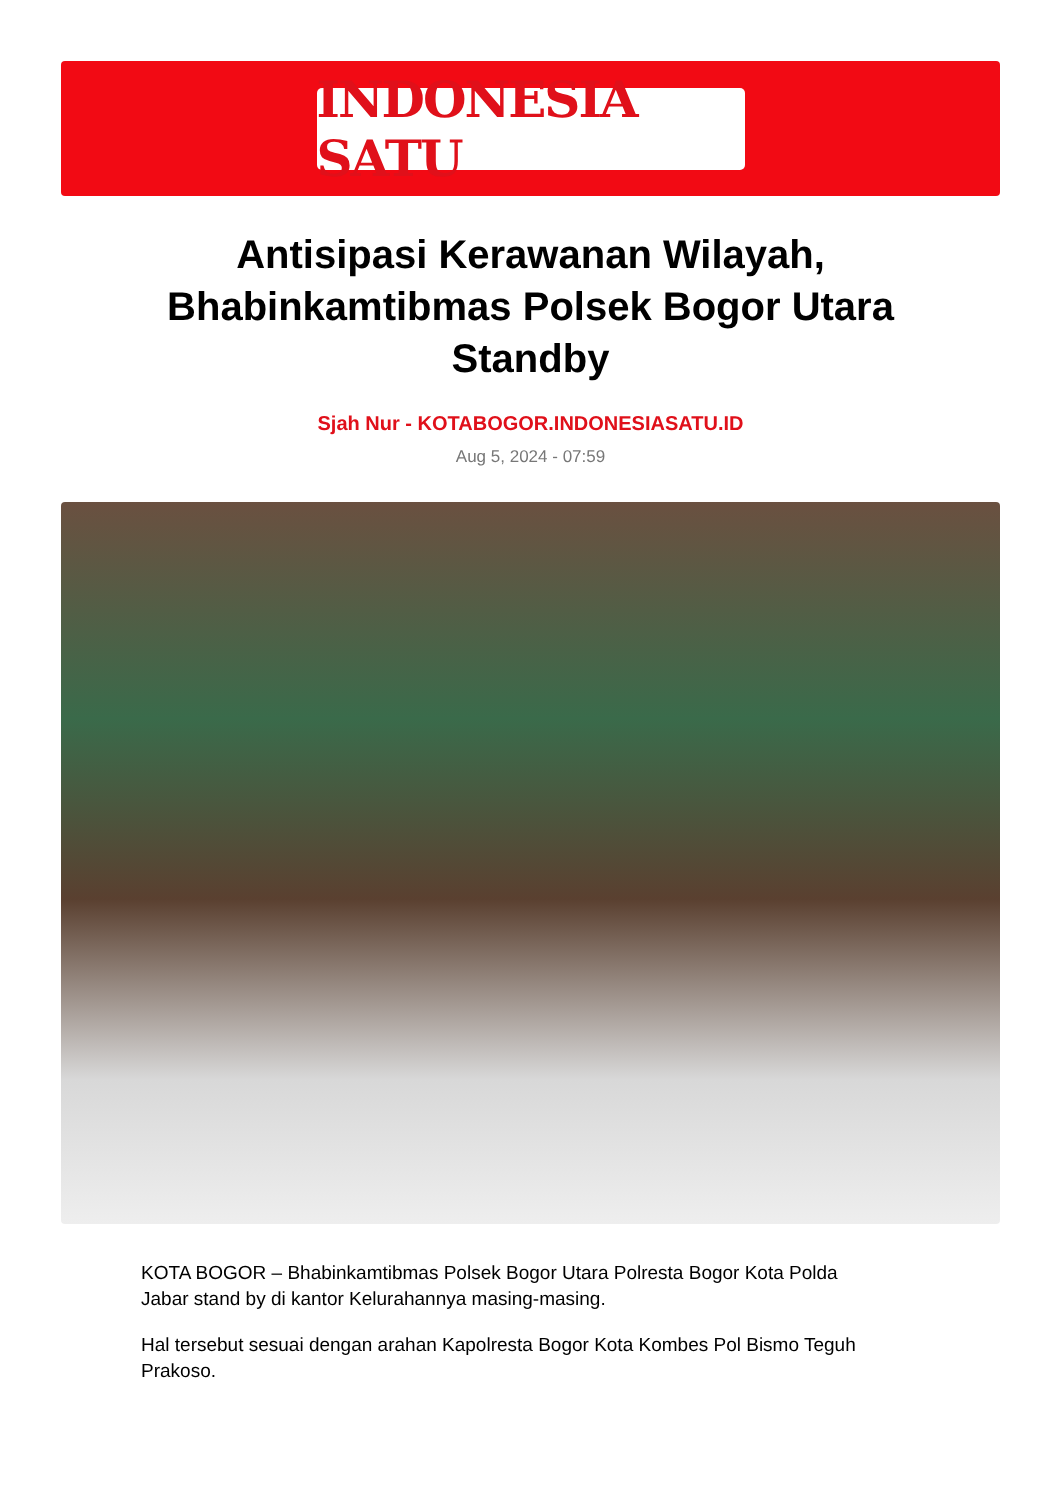INDONESIA SATU
Antisipasi Kerawanan Wilayah, Bhabinkamtibmas Polsek Bogor Utara Standby
Sjah Nur - KOTABOGOR.INDONESIASATU.ID
Aug 5, 2024 - 07:59
KOTA BOGOR – Bhabinkamtibmas Polsek Bogor Utara Polresta Bogor Kota Polda Jabar stand by di kantor Kelurahannya masing-masing.
Hal tersebut sesuai dengan arahan Kapolresta Bogor Kota Kombes Pol Bismo Teguh Prakoso.